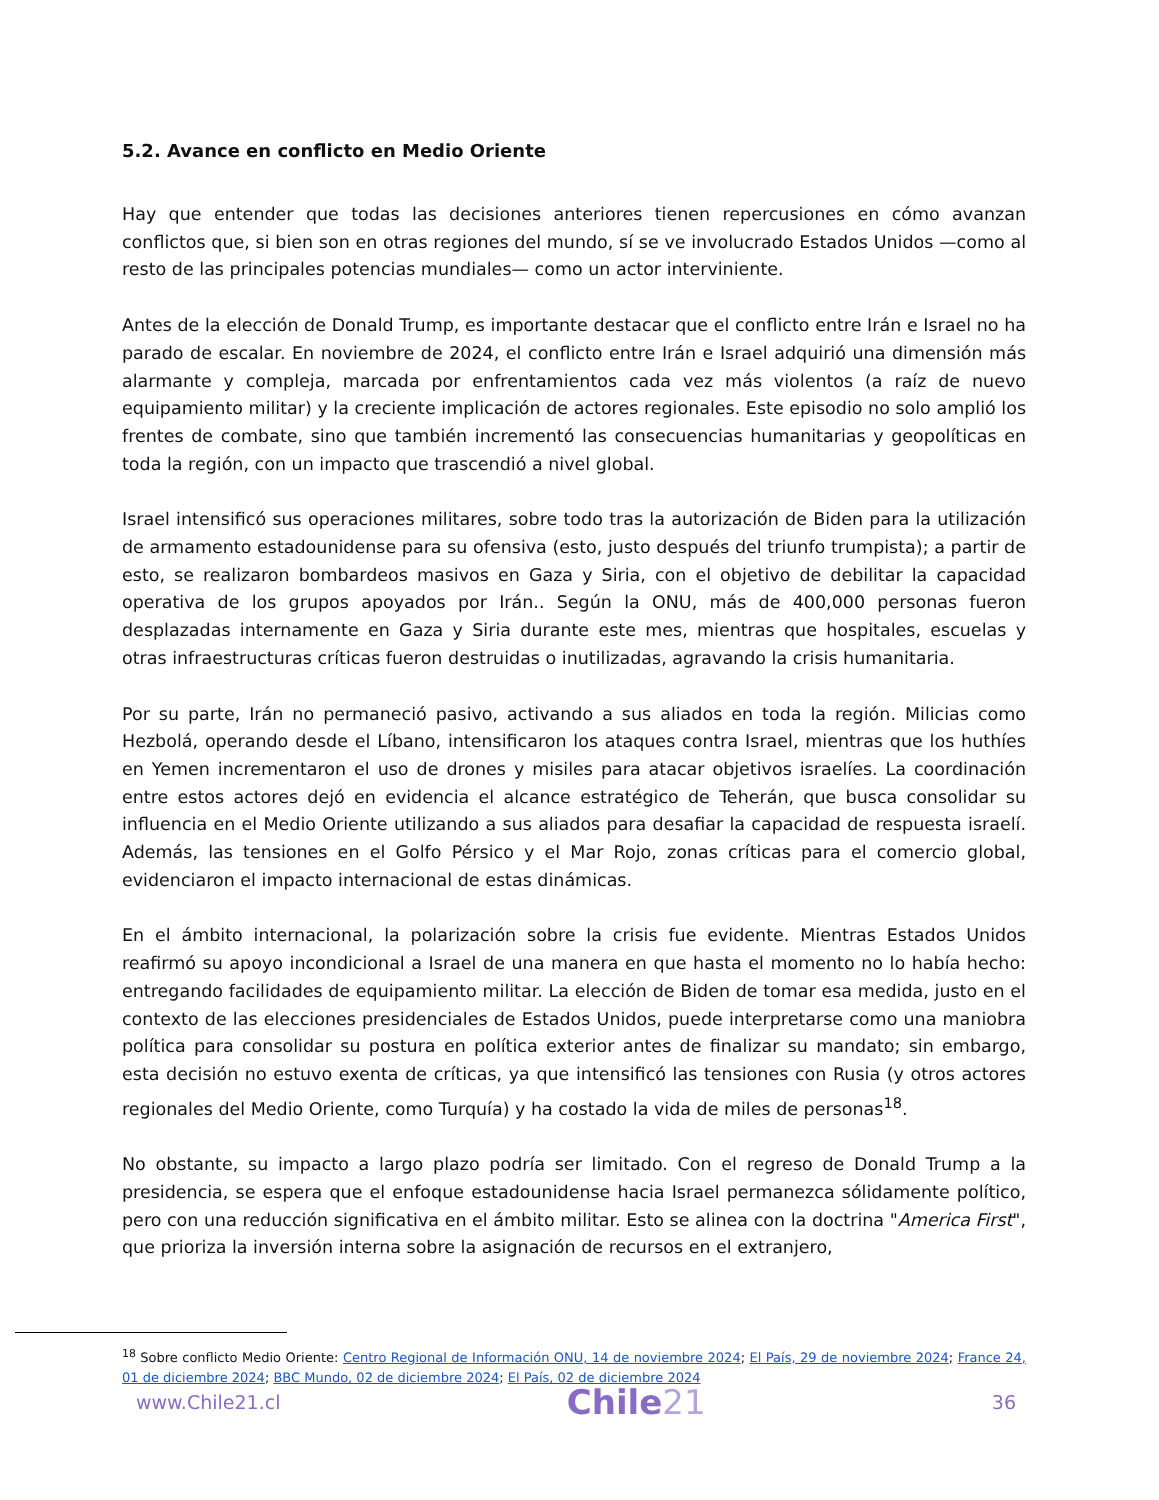5.2. Avance en conflicto en Medio Oriente
Hay que entender que todas las decisiones anteriores tienen repercusiones en cómo avanzan conflictos que, si bien son en otras regiones del mundo, sí se ve involucrado Estados Unidos —como al resto de las principales potencias mundiales— como un actor interviniente.
Antes de la elección de Donald Trump, es importante destacar que el conflicto entre Irán e Israel no ha parado de escalar. En noviembre de 2024, el conflicto entre Irán e Israel adquirió una dimensión más alarmante y compleja, marcada por enfrentamientos cada vez más violentos (a raíz de nuevo equipamiento militar) y la creciente implicación de actores regionales. Este episodio no solo amplió los frentes de combate, sino que también incrementó las consecuencias humanitarias y geopolíticas en toda la región, con un impacto que trascendió a nivel global.
Israel intensificó sus operaciones militares, sobre todo tras la autorización de Biden para la utilización de armamento estadounidense para su ofensiva (esto, justo después del triunfo trumpista); a partir de esto, se realizaron bombardeos masivos en Gaza y Siria, con el objetivo de debilitar la capacidad operativa de los grupos apoyados por Irán.. Según la ONU, más de 400,000 personas fueron desplazadas internamente en Gaza y Siria durante este mes, mientras que hospitales, escuelas y otras infraestructuras críticas fueron destruidas o inutilizadas, agravando la crisis humanitaria.
Por su parte, Irán no permaneció pasivo, activando a sus aliados en toda la región. Milicias como Hezbolá, operando desde el Líbano, intensificaron los ataques contra Israel, mientras que los huthíes en Yemen incrementaron el uso de drones y misiles para atacar objetivos israelíes. La coordinación entre estos actores dejó en evidencia el alcance estratégico de Teherán, que busca consolidar su influencia en el Medio Oriente utilizando a sus aliados para desafiar la capacidad de respuesta israelí. Además, las tensiones en el Golfo Pérsico y el Mar Rojo, zonas críticas para el comercio global, evidenciaron el impacto internacional de estas dinámicas.
En el ámbito internacional, la polarización sobre la crisis fue evidente. Mientras Estados Unidos reafirmó su apoyo incondicional a Israel de una manera en que hasta el momento no lo había hecho: entregando facilidades de equipamiento militar. La elección de Biden de tomar esa medida, justo en el contexto de las elecciones presidenciales de Estados Unidos, puede interpretarse como una maniobra política para consolidar su postura en política exterior antes de finalizar su mandato; sin embargo, esta decisión no estuvo exenta de críticas, ya que intensificó las tensiones con Rusia (y otros actores regionales del Medio Oriente, como Turquía) y ha costado la vida de miles de personas<sup>18</sup>.
No obstante, su impacto a largo plazo podría ser limitado. Con el regreso de Donald Trump a la presidencia, se espera que el enfoque estadounidense hacia Israel permanezca sólidamente político, pero con una reducción significativa en el ámbito militar. Esto se alinea con la doctrina "America First", que prioriza la inversión interna sobre la asignación de recursos en el extranjero,
<sup>18</sup> Sobre conflicto Medio Oriente: Centro Regional de Información ONU, 14 de noviembre 2024; El País, 29 de noviembre 2024; France 24, 01 de diciembre 2024; BBC Mundo, 02 de diciembre 2024; El País, 02 de diciembre 2024
www.Chile21.cl Chile21 36